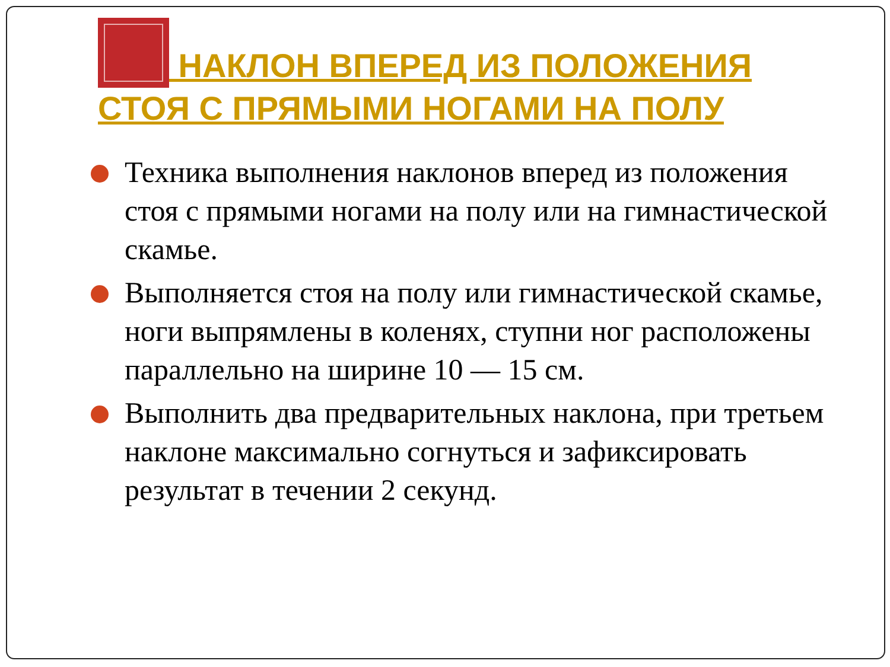НАКЛОН ВПЕРЕД ИЗ ПОЛОЖЕНИЯ СТОЯ С ПРЯМЫМИ НОГАМИ НА ПОЛУ
Техника выполнения наклонов вперед из положения стоя с прямыми ногами на полу или на гимнастической скамье.
Выполняется стоя на полу или гимнастической скамье, ноги выпрямлены в коленях, ступни ног расположены параллельно на ширине 10 — 15 см.
Выполнить два предварительных наклона, при третьем наклоне максимально согнуться и зафиксировать результат в течении 2 секунд.